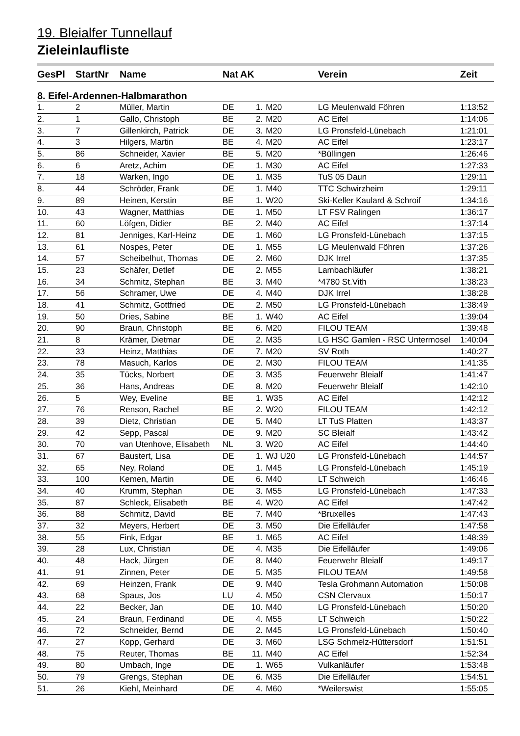19. Bleialfer Tunnellauf
Zieleinlaufliste
| GesPl | StartNr | Name | Nat | AK | | Verein | Zeit |
| --- | --- | --- | --- | --- | --- | --- | --- |
| 8. Eifel-Ardennen-Halbmarathon | | | | | | | |
| 1. | 2 | Müller, Martin | DE | 1. | M20 | LG Meulenwald Föhren | 1:13:52 |
| 2. | 1 | Gallo, Christoph | BE | 2. | M20 | AC Eifel | 1:14:06 |
| 3. | 7 | Gillenkirch, Patrick | DE | 3. | M20 | LG Pronsfeld-Lünebach | 1:21:01 |
| 4. | 3 | Hilgers, Martin | BE | 4. | M20 | AC Eifel | 1:23:17 |
| 5. | 86 | Schneider, Xavier | BE | 5. | M20 | *Büllingen | 1:26:46 |
| 6. | 6 | Aretz, Achim | DE | 1. | M30 | AC Eifel | 1:27:33 |
| 7. | 18 | Warken, Ingo | DE | 1. | M35 | TuS 05 Daun | 1:29:11 |
| 8. | 44 | Schröder, Frank | DE | 1. | M40 | TTC Schwirzheim | 1:29:11 |
| 9. | 89 | Heinen, Kerstin | BE | 1. | W20 | Ski-Keller Kaulard & Schroif | 1:34:16 |
| 10. | 43 | Wagner, Matthias | DE | 1. | M50 | LT FSV Ralingen | 1:36:17 |
| 11. | 60 | Löfgen, Didier | BE | 2. | M40 | AC Eifel | 1:37:14 |
| 12. | 81 | Jenniges, Karl-Heinz | DE | 1. | M60 | LG Pronsfeld-Lünebach | 1:37:15 |
| 13. | 61 | Nospes, Peter | DE | 1. | M55 | LG Meulenwald Föhren | 1:37:26 |
| 14. | 57 | Scheibelhut, Thomas | DE | 2. | M60 | DJK Irrel | 1:37:35 |
| 15. | 23 | Schäfer, Detlef | DE | 2. | M55 | Lambachläufer | 1:38:21 |
| 16. | 34 | Schmitz, Stephan | BE | 3. | M40 | *4780 St.Vith | 1:38:23 |
| 17. | 56 | Schramer, Uwe | DE | 4. | M40 | DJK Irrel | 1:38:28 |
| 18. | 41 | Schmitz, Gottfried | DE | 2. | M50 | LG Pronsfeld-Lünebach | 1:38:49 |
| 19. | 50 | Dries, Sabine | BE | 1. | W40 | AC Eifel | 1:39:04 |
| 20. | 90 | Braun, Christoph | BE | 6. | M20 | FILOU TEAM | 1:39:48 |
| 21. | 8 | Krämer, Dietmar | DE | 2. | M35 | LG HSC Gamlen - RSC Untermosel | 1:40:04 |
| 22. | 33 | Heinz, Matthias | DE | 7. | M20 | SV Roth | 1:40:27 |
| 23. | 78 | Masuch, Karlos | DE | 2. | M30 | FILOU TEAM | 1:41:35 |
| 24. | 35 | Tücks, Norbert | DE | 3. | M35 | Feuerwehr Bleialf | 1:41:47 |
| 25. | 36 | Hans, Andreas | DE | 8. | M20 | Feuerwehr Bleialf | 1:42:10 |
| 26. | 5 | Wey, Eveline | BE | 1. | W35 | AC Eifel | 1:42:12 |
| 27. | 76 | Renson, Rachel | BE | 2. | W20 | FILOU TEAM | 1:42:12 |
| 28. | 39 | Dietz, Christian | DE | 5. | M40 | LT TuS Platten | 1:43:37 |
| 29. | 42 | Sepp, Pascal | DE | 9. | M20 | SC Bleialf | 1:43:42 |
| 30. | 70 | van Utenhove, Elisabeth | NL | 3. | W20 | AC Eifel | 1:44:40 |
| 31. | 67 | Baustert, Lisa | DE | 1. | WJ U20 | LG Pronsfeld-Lünebach | 1:44:57 |
| 32. | 65 | Ney, Roland | DE | 1. | M45 | LG Pronsfeld-Lünebach | 1:45:19 |
| 33. | 100 | Kemen, Martin | DE | 6. | M40 | LT Schweich | 1:46:46 |
| 34. | 40 | Krumm, Stephan | DE | 3. | M55 | LG Pronsfeld-Lünebach | 1:47:33 |
| 35. | 87 | Schleck, Elisabeth | BE | 4. | W20 | AC Eifel | 1:47:42 |
| 36. | 88 | Schmitz, David | BE | 7. | M40 | *Bruxelles | 1:47:43 |
| 37. | 32 | Meyers, Herbert | DE | 3. | M50 | Die Eifelläufer | 1:47:58 |
| 38. | 55 | Fink, Edgar | BE | 1. | M65 | AC Eifel | 1:48:39 |
| 39. | 28 | Lux, Christian | DE | 4. | M35 | Die Eifelläufer | 1:49:06 |
| 40. | 48 | Hack, Jürgen | DE | 8. | M40 | Feuerwehr Bleialf | 1:49:17 |
| 41. | 91 | Zinnen, Peter | DE | 5. | M35 | FILOU TEAM | 1:49:58 |
| 42. | 69 | Heinzen, Frank | DE | 9. | M40 | Tesla Grohmann Automation | 1:50:08 |
| 43. | 68 | Spaus, Jos | LU | 4. | M50 | CSN Clervaux | 1:50:17 |
| 44. | 22 | Becker, Jan | DE | 10. | M40 | LG Pronsfeld-Lünebach | 1:50:20 |
| 45. | 24 | Braun, Ferdinand | DE | 4. | M55 | LT Schweich | 1:50:22 |
| 46. | 72 | Schneider, Bernd | DE | 2. | M45 | LG Pronsfeld-Lünebach | 1:50:40 |
| 47. | 27 | Kopp, Gerhard | DE | 3. | M60 | LSG Schmelz-Hüttersdorf | 1:51:51 |
| 48. | 75 | Reuter, Thomas | BE | 11. | M40 | AC Eifel | 1:52:34 |
| 49. | 80 | Umbach, Inge | DE | 1. | W65 | Vulkanläufer | 1:53:48 |
| 50. | 79 | Grengs, Stephan | DE | 6. | M35 | Die Eifelläufer | 1:54:51 |
| 51. | 26 | Kiehl, Meinhard | DE | 4. | M60 | *Weilerswist | 1:55:05 |